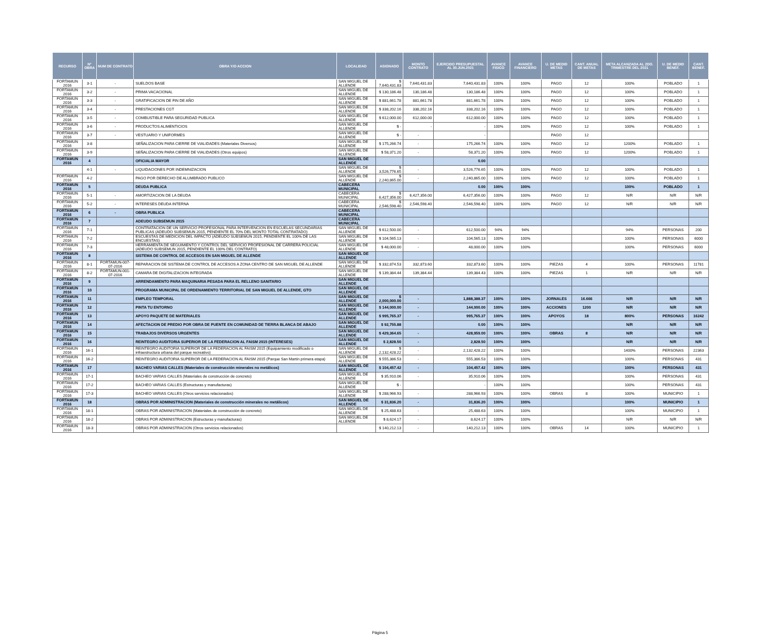| RECURSO | N° OBRA | NUM DE CONTRATO | OBRA Y/O ACCION | LOCALIDAD | ASIGNADO | MONTO CONTRATO | EJERCIDO PRESUPUESTAL AL 30.JUN.2021 | AVANCE FISICO | AVANCE FINANCIERO | U. DE MEDID METAS | CANT. ANUAL DE METAS | META ALCANZADA AL 2DO. TRIMESTRE DEL 2021 | U. DE MEDID BENEF. | CANT. BENEF. |
| --- | --- | --- | --- | --- | --- | --- | --- | --- | --- | --- | --- | --- | --- | --- |
| FORTAMUN 2016 | 3-1 | - | SUELDOS BASE | SAN MIGUEL DE ALLENDE | $ 7,640,431.83 | 7,640,431.83 | 7,640,431.83 | 100% | 100% | PAGO | 12 | 100% | POBLADO | 1 |
| FORTAMUN 2016 | 3-2 | - | PRIMA VACACIONAL | SAN MIGUEL DE ALLENDE | $ 130,186.48 | 130,186.48 | 130,186.48 | 100% | 100% | PAGO | 12 | 100% | POBLADO | 1 |
| FORTAMUN 2016 | 3-3 | - | GRATIFICACION DE FIN DE AÑO | SAN MIGUEL DE ALLENDE | $ 881,661.78 | 881,661.78 | 881,661.78 | 100% | 100% | PAGO | 12 | 100% | POBLADO | 1 |
| FORTAMUN 2016 | 3-4 | - | PRESTACIONES CGT | SAN MIGUEL DE ALLENDE | $ 338,202.16 | 338,202.16 | 338,202.16 | 100% | 100% | PAGO | 12 | 100% | POBLADO | 1 |
| FORTAMUN 2016 | 3-5 | - | COMBUSTIBLE PARA SEGURIDAD PUBLICA | SAN MIGUEL DE ALLENDE | $ 612,000.00 | 612,000.00 | 612,000.00 | 100% | 100% | PAGO | 12 | 100% | POBLADO | 1 |
| FORTAMUN 2016 | 3-6 | - | PRODUCTOS ALIMENTICIOS | SAN MIGUEL DE ALLENDE | $ - | - | - | 100% | 100% | PAGO | 12 | 100% | POBLADO | 1 |
| FORTAMUN 2016 | 3-7 | - | VESTUARIO Y UNIFORMES | SAN MIGUEL DE ALLENDE | $ - | - | - | | | PAGO | 12 | | | |
| FORTAMUN 2016 | 3-8 | | SEÑALIZACION PARA CIERRE DE VIALIDADES (Materiales Diversos) | SAN MIGUEL DE ALLENDE | $ 175,266.74 | - | 175,266.74 | 100% | 100% | PAGO | 12 | 1200% | POBLADO | 1 |
| FORTAMUN 2016 | 3-9 | | SEÑALIZACION PARA CIERRE DE VIALIDADES (Otros equipos) | SAN MIGUEL DE ALLENDE | $ 58,371.20 | - | 58,371.20 | 100% | 100% | PAGO | 12 | 1200% | POBLADO | 1 |
| FORTAMUN 2016 | 4 | | OFICIALIA MAYOR | SAN MIGUEL DE ALLENDE | | | 0.00 | | | | | | | |
| | 4-1 | - | LIQUIDACIONES POR INDEMNIZACION | SAN MIGUEL DE ALLENDE | $ 3,526,776.65 | - | 3,526,776.65 | 100% | 100% | PAGO | 12 | 100% | POBLADO | 1 |
| FORTAMUN 2016 | 4-2 | | PAGO POR DERECHO DE ALUMBRADO PUBLICO | SAN MIGUEL DE ALLENDE | $ 2,240,865.00 | - | 2,240,865.00 | 100% | 100% | PAGO | 12 | 100% | POBLADO | 1 |
| FORTAMUN 2016 | 5 | | DEUDA PUBLICA | CABECERA MUNICIPAL | | | 0.00 | 100% | 100% | | | 100% | POBLADO | 1 |
| FORTAMUN 2016 | 5-1 | - | AMORTIZACION DE LA DEUDA | CABECERA MUNICIPAL | $ 6,427,356.00 | 6,427,356.00 | 6,427,356.00 | 100% | 100% | PAGO | 12 | N/R | N/R | N/R |
| FORTAMUN 2016 | 5-2 | - | INTERESES DEUDA INTERNA | CABECERA MUNICIPAL | $ 2,546,598.40 | 2,546,598.40 | 2,546,598.40 | 100% | 100% | PAGO | 12 | N/R | N/R | N/R |
| FORTAMUN 2016 | 6 | - | OBRA PUBLICA | CABECERA MUNICIPAL | | | | | | | | | | |
| FORTAMUN 2016 | 7 | | ADEUDO SUBSEMUN 2015 | CABECERA MUNICIPAL | | | | | | | | | | |
| FORTAMUN 2016 | 7-1 | | CONTRATACION DE UN SERVICIO PROFESIONAL PARA INTERVENCION EN ESCUELAS SECUNDARIAS PUBLICAS (ADEUDO SUBSEMUN 2015, PENDIENTE EL 70% DEL MONTO TOTAL CONTRATADO) | SAN MIGUEL DE ALLENDE | $ 612,500.00 | - | 612,500.00 | 94% | 94% | | | 94% | PERSONAS | 200 |
| FORTAMUN 2016 | 7-2 | | ESCUESTAS DE MEDICION DEL IMPACTO (ADEUDO SUBSEMUN 2015, PENDIENTE EL 100% DE LAS ENCUESTAS) | SAN MIGUEL DE ALLENDE | $ 104,565.13 | - | 104,565.13 | 100% | 100% | | | 100% | PERSONAS | 6000 |
| FORTAMUN 2016 | 7-3 | | HERRAMIENTA DE SEGUIMIENTO Y CONTROL DEL SERVICIO PROFESIONAL DE CARRERA POLICIAL (ADEUDO SUBSEMUN 2015, PENDIENTE EL 100% DEL CONTRATO) | SAN MIGUEL DE ALLENDE | $ 48,000.00 | - | 48,000.00 | 100% | 100% | | | 100% | PERSONAS | 6000 |
| FORTAMUN 2016 | 8 | | SISTEMA DE CONTROL DE ACCESOS EN SAN MIGUEL DE ALLENDE | SAN MIGUEL DE ALLENDE | | | | | | | | | | |
| FORTAMUN 2016 | 8-1 | FORTAMUN-007-07-2016 | REPARACION DE SISTEMA DE CONTROL DE ACCESOS A ZONA CENTRO DE SAN MIGUEL DE ALLENDE | SAN MIGUEL DE ALLENDE | $ 332,874.53 | 332,873.60 | 332,873.60 | 100% | 100% | PIEZAS | 4 | 100% | PERSONAS | 11781 |
| FORTAMUN 2016 | 8-2 | FORTAMUN-001-07-2016 | CAMARA DE DIGITALIZACION INTEGRADA | SAN MIGUEL DE ALLENDE | $ 139,384.44 | 139,384.44 | 139,384.43 | 100% | 100% | PIEZAS | 1 | N/R | N/R | N/R |
| FORTAMUN 2016 | 9 | | ARRENDAMIENTO PARA MAQUINARIA PESADA PARA EL RELLENO SANITARIO | SAN MIGUEL DE ALLENDE | | | | | | | | | | |
| FORTAMUN 2016 | 10 | | PROGRAMA MUNICIPAL DE ORDENAMIENTO TERRITORIAL DE SAN MIGUEL DE ALLENDE, GTO | SAN MIGUEL DE ALLENDE | | | | | | | | | | |
| FORTAMUN 2016 | 11 | | EMPLEO TEMPORAL | SAN MIGUEL DE ALLENDE | $ 2,000,000.00 | - | 1,888,388.37 | 100% | 100% | JORNALES | 16.666 | N/R | N/R | N/R |
| FORTAMUN 2016 | 12 | | PINTA TU ENTORNO | SAN MIGUEL DE ALLENDE | $ 144,000.00 | - | 144,000.00 | 100% | 100% | ACCIONES | 1200 | N/R | N/R | N/R |
| FORTAMUN 2016 | 13 | | APOYO PAQUETE DE MATERIALES | SAN MIGUEL DE ALLENDE | $ 995,765.37 | - | 995,765.37 | 100% | 100% | APOYOS | 18 | 800% | PERSONAS | 16242 |
| FORTAMUN 2016 | 14 | | AFECTACION DE PREDIO POR OBRA DE PUENTE EN COMUNIDAD DE TIERRA BLANCA DE ABAJO | SAN MIGUEL DE ALLENDE | $ 92,755.88 | | 0.00 | 100% | 100% | | | N/R | N/R | N/R |
| FORTAMUN 2016 | 15 | | TRABAJOS DIVERSOS URGENTES | SAN MIGUEL DE ALLENDE | $ 429,364.65 | - | 428,959.00 | 100% | 100% | OBRAS | 8 | N/R | N/R | N/R |
| FORTAMUN 2016 | 16 | | REINTEGRO AUDITORIA SUPERIOR DE LA FEDERACION AL FAISM 2015 (INTERESES) | SAN MIGUEL DE ALLENDE | $ 2,828.50 | - | 2,828.50 | 100% | 100% | | | N/R | N/R | N/R |
| FORTAMUN 2016 | 16-1 | | REINTEGRO AUDITORIA SUPERIOR DE LA FEDERACION AL FAISM 2015 (Equipamiento modificado o infraestructura urbana del parque recreativo) | SAN MIGUEL DE ALLENDE | $ 2,132,428.22 | - | 2,132,428.22 | 100% | 100% | | | 1400% | PERSONAS | 22363 |
| FORTAMUN 2016 | 16-2 | | REINTEGRO AUDITORIA SUPERIOR DE LA FEDERACION AL FAISM 2015 (Parque San Martín primera etapa) | SAN MIGUEL DE ALLENDE | $ 555,386.53 | - | 555,386.53 | 100% | 100% | | | 100% | PERSONAS | 431 |
| FORTAMUN 2016 | 17 | | BACHEO VARIAS CALLES (Materiales de construcción minerales no metálicos) | SAN MIGUEL DE ALLENDE | $ 104,457.42 | - | 104,457.42 | 100% | 100% | | | 100% | PERSONAS | 431 |
| FORTAMUN 2016 | 17-1 | | BACHEO VARIAS CALLES (Materiales de construcción de concreto) | SAN MIGUEL DE ALLENDE | $ 35,910.06 | - | 35,910.06 | 100% | 100% | | | 100% | PERSONAS | 431 |
| FORTAMUN 2016 | 17-2 | | BACHEO VARIAS CALLES (Estructuras y manufacturas) | SAN MIGUEL DE ALLENDE | $ - | | - | 100% | 100% | | | 100% | PERSONAS | 431 |
| FORTAMUN 2016 | 17-3 | | BACHEO VARIAS CALLES (Otros servicios relacionados) | SAN MIGUEL DE ALLENDE | $ 288,966.93 | - | 288,966.93 | 100% | 100% | OBRAS | 8 | 100% | MUNICIPIO | 1 |
| FORTAMUN 2016 | 18 | | OBRAS POR ADMINISTRACION (Materiales de construcción minerales no metálicos) | SAN MIGUEL DE ALLENDE | $ 31,836.20 | - | 31,836.20 | 100% | 100% | | | 100% | MUNICIPIO | 1 |
| FORTAMUN 2016 | 18-1 | | OBRAS POR ADMINISTRACION (Materiales de construcción de concreto) | SAN MIGUEL DE ALLENDE | $ 25,488.63 | - | 25,488.63 | 100% | 100% | | | 100% | MUNICIPIO | 1 |
| FORTAMUN 2016 | 18-2 | | OBRAS POR ADMINISTRACION (Estructuras y manufacturas) | SAN MIGUEL DE ALLENDE | $ 8,624.17 | - | 8,624.17 | 100% | 100% | | | N/R | N/R | N/R |
| FORTAMUN 2016 | 18-3 | | OBRAS POR ADMINISTRACION (Otros servicios relacionados) | | $ 140,212.13 | - | 140,212.13 | 100% | 100% | OBRAS | 14 | 100% | MUNICIPIO | 1 |
Página 5